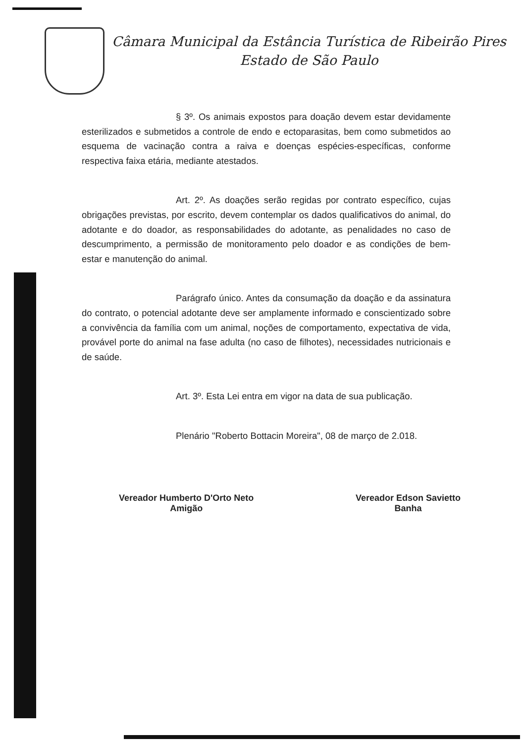Câmara Municipal da Estância Turística de Ribeirão Pires
Estado de São Paulo
§ 3º. Os animais expostos para doação devem estar devidamente esterilizados e submetidos a controle de endo e ectoparasitas, bem como submetidos ao esquema de vacinação contra a raiva e doenças espécies-específicas, conforme respectiva faixa etária, mediante atestados.
Art. 2º. As doações serão regidas por contrato específico, cujas obrigações previstas, por escrito, devem contemplar os dados qualificativos do animal, do adotante e do doador, as responsabilidades do adotante, as penalidades no caso de descumprimento, a permissão de monitoramento pelo doador e as condições de bem-estar e manutenção do animal.
Parágrafo único. Antes da consumação da doação e da assinatura do contrato, o potencial adotante deve ser amplamente informado e conscientizado sobre a convivência da família com um animal, noções de comportamento, expectativa de vida, provável porte do animal na fase adulta (no caso de filhotes), necessidades nutricionais e de saúde.
Art. 3º. Esta Lei entra em vigor na data de sua publicação.
Plenário "Roberto Bottacin Moreira", 08 de março de 2.018.
Vereador Humberto D'Orto Neto
Amigão
Vereador Edson Savietto
Banha